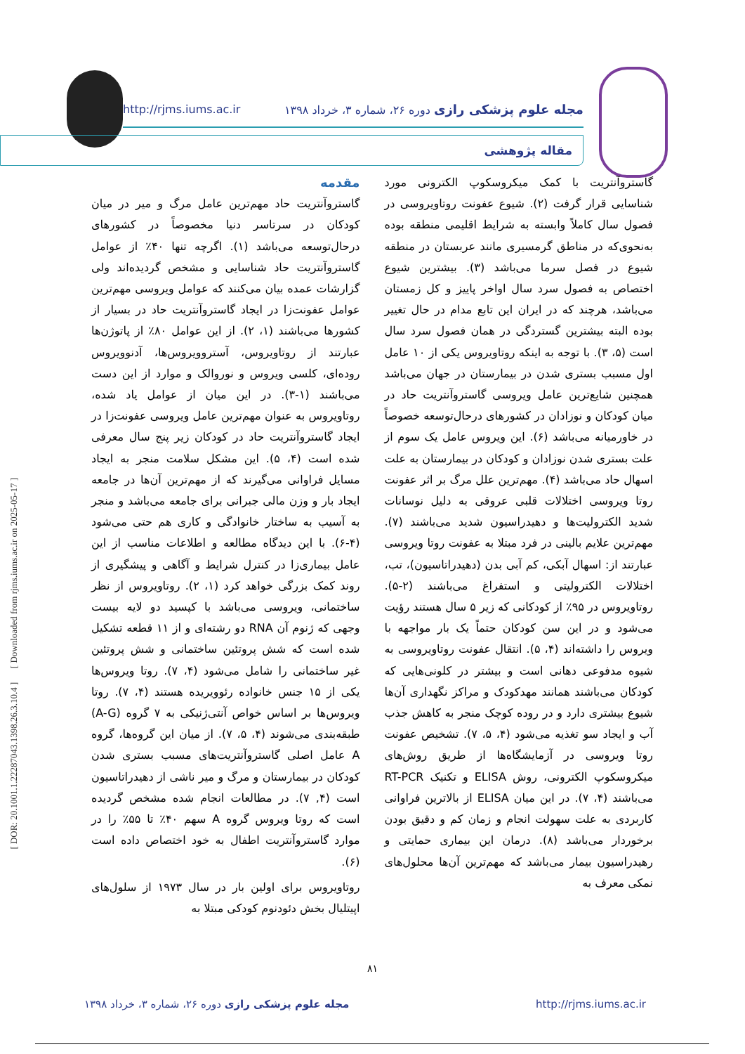http://rjms.iums.ac.ir مجله علوم پزشکی رازی دوره ۲۶، شماره ۳، خرداد ۱۳۹۸
مقاله پژوهشی
[ DOR: 20.1001.1.22287043.1398.26.3.10.4 ] [ Downloaded from rjms.iums.ac.ir on 2025-05-17 ]
مقدمه
گاستروآنتریت حاد مهم‌ترین عامل مرگ و میر در میان کودکان در سرتاسر دنیا مخصوصاً در کشورهای درحال‌توسعه می‌باشد (۱). اگرچه تنها ۴۰٪ از عوامل گاستروآنتریت حاد شناسایی و مشخص گردیده‌اند ولی گزارشات عمده بیان می‌کنند که عوامل ویروسی مهم‌ترین عوامل عفونت‌زا در ایجاد گاستروآنتریت حاد در بسیار از کشورها می‌باشند (۱، ۲). از این عوامل ۸۰٪ از پاتوژن‌ها عبارتند از روتاویروس، آستروویروس‌ها، آدنوویروس روده‌ای، کلسی ویروس و نوروالک و موارد از این دست می‌باشند (۱-۳). در این میان از عوامل یاد شده، روتاویروس به عنوان مهم‌ترین عامل ویروسی عفونت‌زا در ایجاد گاستروآنتریت حاد در کودکان زیر پنج سال معرفی شده است (۴، ۵). این مشکل سلامت منجر به ایجاد مسایل فراوانی می‌گیرند که از مهم‌ترین آن‌ها در جامعه ایجاد بار و وزن مالی جبرانی برای جامعه می‌باشد و منجر به آسیب به ساختار خانوادگی و کاری هم حتی می‌شود (۴-۶). با این دیدگاه مطالعه و اطلاعات مناسب از این عامل بیماری‌زا در کنترل شرایط و آگاهی و پیشگیری از روند کمک بزرگی خواهد کرد (۱، ۲). روتاویروس از نظر ساختمانی، ویروسی می‌باشد با کپسید دو لایه بیست وجهی که ژنوم آن RNA دو رشته‌ای و از ۱۱ قطعه تشکیل شده است که شش پروتئین ساختمانی و شش پروتئین غیر ساختمانی را شامل می‌شود (۴، ۷). روتا ویروس‌ها یکی از ۱۵ جنس خانواده رئوویریده هستند (۴، ۷). روتا ویروس‌ها بر اساس خواص آنتی‌ژنیکی به ۷ گروه (A-G) طبقه‌بندی می‌شوند (۴، ۵، ۷). از میان این گروه‌ها، گروه A عامل اصلی گاستروآنتریت‌های مسبب بستری شدن کودکان در بیمارستان و مرگ و میر ناشی از دهیدراتاسیون است (۴, ۷). در مطالعات انجام شده مشخص گردیده است که روتا ویروس گروه A سهم ۴۰٪ تا ۵۵٪ را در موارد گاستروآنتریت اطفال به خود اختصاص داده است (۶).
روتاویروس برای اولین بار در سال ۱۹۷۳ از سلول‌های اپیتلیال بخش دئودنوم کودکی مبتلا به
گاستروآنتریت با کمک میکروسکوپ الکترونی مورد شناسایی قرار گرفت (۲). شیوع عفونت روتاویروسی در فصول سال کاملاً وابسته به شرایط اقلیمی منطقه بوده به‌نحوی‌که در مناطق گرمسیری مانند عربستان در منطقه شیوع در فصل سرما می‌باشد (۳). بیشترین شیوع اختصاص به فصول سرد سال اواخر پاییز و کل زمستان می‌باشد، هرچند که در ایران این تابع مدام در حال تغییر بوده البته بیشترین گستردگی در همان فصول سرد سال است (۵، ۳). با توجه به اینکه روتاویروس یکی از ۱۰ عامل اول مسبب بستری شدن در بیمارستان در جهان می‌باشد همچنین شایع‌ترین عامل ویروسی گاستروآنتریت حاد در میان کودکان و نوزادان در کشورهای درحال‌توسعه خصوصاً در خاورمیانه می‌باشد (۶). این ویروس عامل یک سوم از علت بستری شدن نوزادان و کودکان در بیمارستان به علت اسهال حاد می‌باشد (۴). مهم‌ترین علل مرگ بر اثر عفونت روتا ویروسی اختلالات قلبی عروقی به دلیل نوسانات شدید الکترولیت‌ها و دهیدراسیون شدید می‌باشند (۷). مهم‌ترین علایم بالینی در فرد مبتلا به عفونت روتا ویروسی عبارتند از: اسهال آبکی، کم آبی بدن (دهیدراتاسیون)، تب، اختلالات الکترولیتی و استفراغ می‌باشند (۲-۵). روتاویروس در ۹۵٪ از کودکانی که زیر ۵ سال هستند رؤیت می‌شود و در این سن کودکان حتماً یک بار مواجهه با ویروس را داشته‌اند (۴، ۵). انتقال عفونت روتاویروسی به شیوه مدفوعی دهانی است و بیشتر در کلونی‌هایی که کودکان می‌باشند همانند مهدکودک و مراکز نگهداری آن‌ها شیوع بیشتری دارد و در روده کوچک منجر به کاهش جذب آب و ایجاد سو تغذیه می‌شود (۴، ۵، ۷). تشخیص عفونت روتا ویروسی در آزمایشگاه‌ها از طریق روش‌های میکروسکوپ الکترونی، روش ELISA و تکنیک RT-PCR می‌باشند (۴، ۷). در این میان ELISA از بالاترین فراوانی کاربردی به علت سهولت انجام و زمان کم و دقیق بودن برخوردار می‌باشد (۸). درمان این بیماری حمایتی و رهیدراسیون بیمار می‌باشد که مهم‌ترین آن‌ها محلول‌های نمکی معرف به
۸۱
مجله علوم پزشکی رازی دوره ۲۶، شماره ۳، خرداد ۱۳۹۸ http://rjms.iums.ac.ir